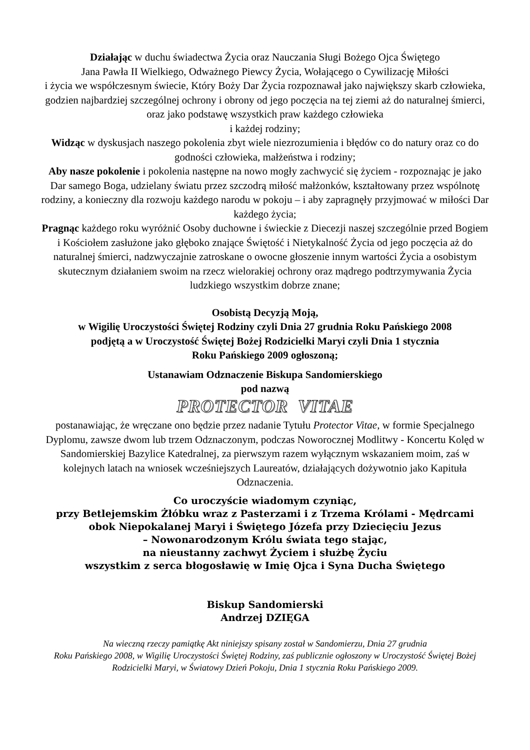Działając w duchu świadectwa Życia oraz Nauczania Sługi Bożego Ojca Świętego
Jana Pawła II Wielkiego, Odważnego Piewcy Życia, Wołającego o Cywilizację Miłości
i życia we współczesnym świecie, Który Boży Dar Życia rozpoznawał jako największy skarb człowieka, godzien najbardziej szczególnej ochrony i obrony od jego poczęcia na tej ziemi aż do naturalnej śmierci, oraz jako podstawę wszystkich praw każdego człowieka
i każdej rodziny;
Widząc w dyskusjach naszego pokolenia zbyt wiele niezrozumienia i błędów co do natury oraz co do godności człowieka, małżeństwa i rodziny;
Aby nasze pokolenie i pokolenia następne na nowo mogły zachwycić się życiem - rozpoznając je jako Dar samego Boga, udzielany światu przez szczodrą miłość małżonków, kształtowany przez wspólnotę rodziny, a konieczny dla rozwoju każdego narodu w pokoju – i aby zapragnęły przyjmować w miłości Dar każdego życia;
Pragnąc każdego roku wyróżnić Osoby duchowne i świeckie z Diecezji naszej szczególnie przed Bogiem i Kościołem zasłużone jako głęboko znające Świętość i Nietykalność Życia od jego poczęcia aż do naturalnej śmierci, nadzwyczajnie zatroskane o owocne głoszenie innym wartości Życia a osobistym skutecznym działaniem swoim na rzecz wielorakiej ochrony oraz mądrego podtrzymywania Życia ludzkiego wszystkim dobrze znane;
Osobistą Decyzją Moją,
w Wigilię Uroczystości Świętej Rodziny czyli Dnia 27 grudnia Roku Pańskiego 2008
podjętą a w Uroczystość Świętej Bożej Rodzicielki Maryi czyli Dnia 1 stycznia
Roku Pańskiego 2009 ogłoszoną;
Ustanawiam Odznaczenie Biskupa Sandomierskiego
pod nazwą
PROTECTOR VITAE
postanawiając, że wręczane ono będzie przez nadanie Tytułu Protector Vitae, w formie Specjalnego Dyplomu, zawsze dwom lub trzem Odznaczonym, podczas Noworocznej Modlitwy - Koncertu Kolęd w Sandomierskiej Bazylice Katedralnej, za pierwszym razem wyłącznym wskazaniem moim, zaś w kolejnych latach na wniosek wcześniejszych Laureatów, działających dożywotnio jako Kapituła Odznaczenia.
Co uroczyście wiadomym czyniąc,
przy Betlejemskim Żłóbku wraz z Pasterzami i z Trzema Królami - Mędrcami
obok Niepokalanej Maryi i Świętego Józefa przy Dziecięciu Jezus
– Nowonarodzonym Królu świata tego stając,
na nieustanny zachwyt Życiem i służbę Życiu
wszystkim z serca błogosławię w Imię Ojca i Syna Ducha Świętego
Biskup Sandomierski
Andrzej DZIĘGA
Na wieczną rzeczy pamiątkę Akt niniejszy spisany został w Sandomierzu, Dnia 27 grudnia
Roku Pańskiego 2008, w Wigilię Uroczystości Świętej Rodziny, zaś publicznie ogłoszony w Uroczystość Świętej Bożej Rodzicielki Maryi, w Światowy Dzień Pokoju, Dnia 1 stycznia Roku Pańskiego 2009.